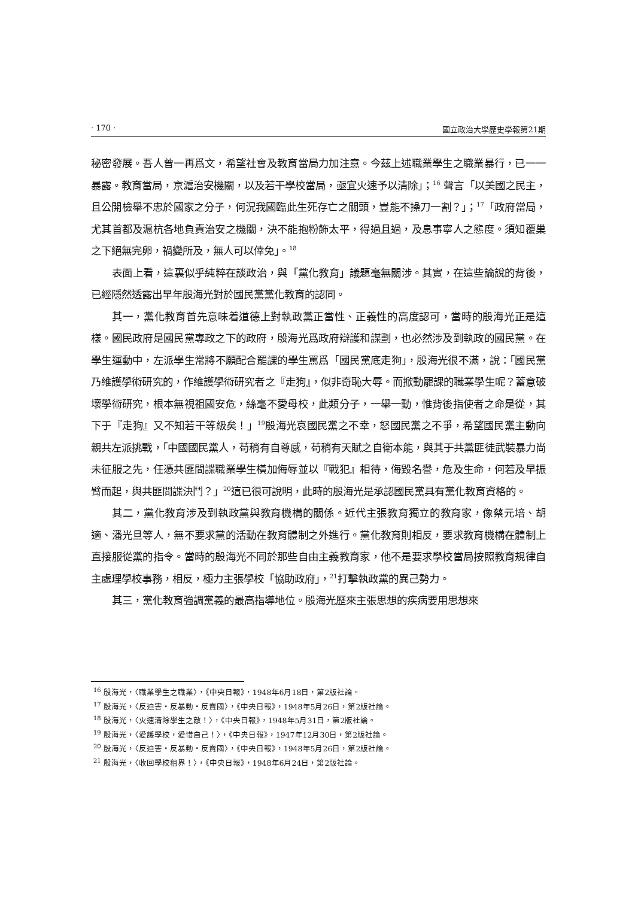· 170 · 國立政治大學歷史學報第21期
秘密發展。吾人曾一再爲文，希望社會及教育當局力加注意。今茲上述職業學生之職業暴行，已一一暴露。教育當局，京滬治安機關，以及若干學校當局，亟宜火速予以清除」；<sup>16</sup> 聲言「以美國之民主，且公開檢舉不忠於國家之分子，何況我國臨此生死存亡之關頭，豈能不操刀一割？」；<sup>17</sup>「政府當局，尤其首都及滬杭各地負責治安之機關，決不能抱粉飾太平，得過且過，及息事寧人之態度。須知覆巢之下絕無完卵，禍變所及，無人可以倖免」。<sup>18</sup>
表面上看，這裏似乎純粹在談政治，與「黨化教育」議題毫無關涉。其實，在這些論說的背後，已經隱然透露出早年殷海光對於國民黨黨化教育的認同。
其一，黨化教育首先意味着道德上對執政黨正當性、正義性的高度認可，當時的殷海光正是這樣。國民政府是國民黨專政之下的政府，殷海光爲政府辯護和謀劃，也必然涉及到執政的國民黨。在學生運動中，左派學生常將不願配合罷課的學生罵爲「國民黨底走狗」，殷海光很不滿，說：「國民黨乃維護學術研究的，作維護學術研究者之『走狗』，似非奇恥大辱。而掀動罷課的職業學生呢？蓄意破壞學術研究，根本無視祖國安危，絲毫不愛母校，此類分子，一舉一動，惟背後指使者之命是從，其下于『走狗』又不知若干等級矣！」<sup>19</sup>殷海光哀國民黨之不幸，怒國民黨之不爭，希望國民黨主動向親共左派挑戰，「中國國民黨人，苟稍有自尊感，苟稍有天賦之自衛本能，與其于共黨匪徒武裝暴力尚未征服之先，任憑共匪間諜職業學生橫加侮辱並以『戰犯』相待，侮毀名譽，危及生命，何若及早振臂而起，與共匪間諜決鬥？」<sup>20</sup>這已很可說明，此時的殷海光是承認國民黨具有黨化教育資格的。
其二，黨化教育涉及到執政黨與教育機構的關係。近代主張教育獨立的教育家，像蔡元培、胡適、潘光旦等人，無不要求黨的活動在教育體制之外進行。黨化教育則相反，要求教育機構在體制上直接服從黨的指令。當時的殷海光不同於那些自由主義教育家，他不是要求學校當局按照教育規律自主處理學校事務，相反，極力主張學校「協助政府」，<sup>21</sup>打擊執政黨的異己勢力。
其三，黨化教育強調黨義的最高指導地位。殷海光歷來主張思想的疾病要用思想來
<sup>16</sup> 殷海光，〈職業學生之職業〉，《中央日報》，1948年6月18日，第2版社論。
<sup>17</sup> 殷海光，〈反迫害‧反暴動‧反賣國〉，《中央日報》，1948年5月26日，第2版社論。
<sup>18</sup> 殷海光，〈火速清除學生之敵！〉，《中央日報》，1948年5月31日，第2版社論。
<sup>19</sup> 殷海光，〈愛護學校，愛惜自己！〉，《中央日報》，1947年12月30日，第2版社論。
<sup>20</sup> 殷海光，〈反迫害‧反暴動‧反賣國〉，《中央日報》，1948年5月26日，第2版社論。
<sup>21</sup> 殷海光，〈收回學校租界！〉，《中央日報》，1948年6月24日，第2版社論。